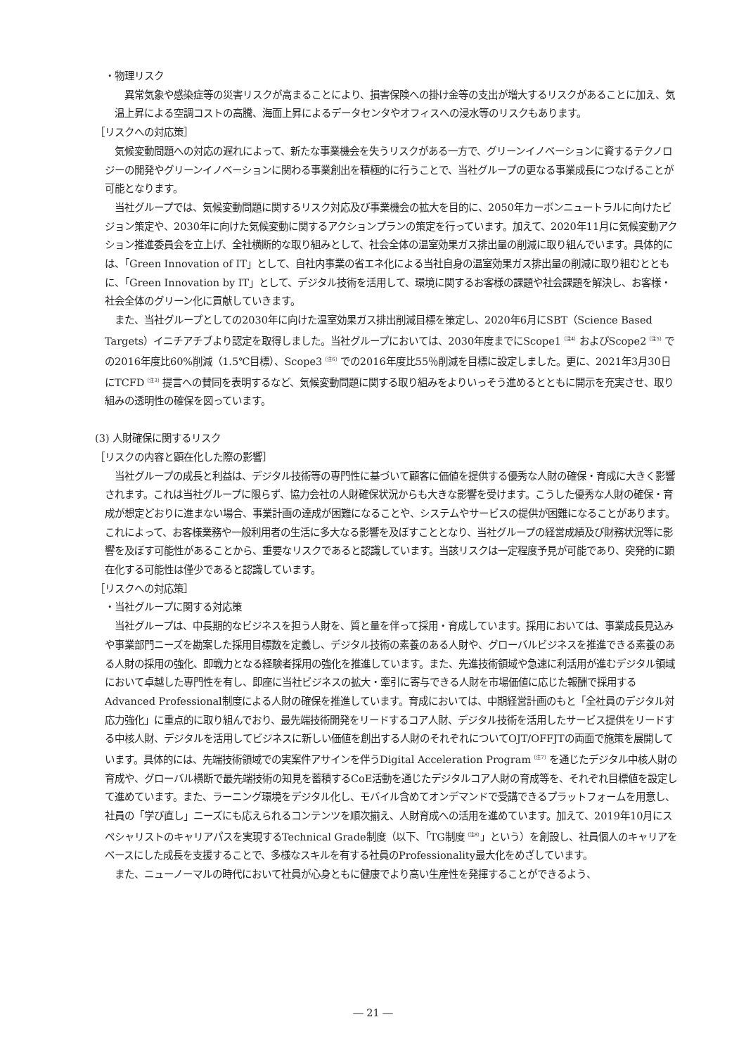・物理リスク
異常気象や感染症等の災害リスクが高まることにより、損害保険への掛け金等の支出が増大するリスクがあることに加え、気温上昇による空調コストの高騰、海面上昇によるデータセンタやオフィスへの浸水等のリスクもあります。
［リスクへの対応策］
気候変動問題への対応の遅れによって、新たな事業機会を失うリスクがある一方で、グリーンイノベーションに資するテクノロジーの開発やグリーンイノベーションに関わる事業創出を積極的に行うことで、当社グループの更なる事業成長につなげることが可能となります。
当社グループでは、気候変動問題に関するリスク対応及び事業機会の拡大を目的に、2050年カーボンニュートラルに向けたビジョン策定や、2030年に向けた気候変動に関するアクションプランの策定を行っています。加えて、2020年11月に気候変動アクション推進委員会を立上げ、全社横断的な取り組みとして、社会全体の温室効果ガス排出量の削減に取り組んでいます。具体的には、「Green Innovation of IT」として、自社内事業の省エネ化による当社自身の温室効果ガス排出量の削減に取り組むとともに、「Green Innovation by IT」として、デジタル技術を活用して、環境に関するお客様の課題や社会課題を解決し、お客様・社会全体のグリーン化に貢献していきます。
また、当社グループとしての2030年に向けた温室効果ガス排出削減目標を策定し、2020年6月にSBT（Science Based Targets）イニチアチブより認定を取得しました。当社グループにおいては、2030年度までにScope1<sup>（注4）</sup>およびScope2<sup>（注5）</sup>での2016年度比60%削減（1.5℃目標）、Scope3<sup>（注6）</sup>での2016年度比55％削減を目標に設定しました。更に、2021年3月30日にTCFD<sup>（注3）</sup>提言への賛同を表明するなど、気候変動問題に関する取り組みをよりいっそう進めるとともに開示を充実させ、取り組みの透明性の確保を図っています。
(3) 人財確保に関するリスク
［リスクの内容と顕在化した際の影響］
当社グループの成長と利益は、デジタル技術等の専門性に基づいて顧客に価値を提供する優秀な人財の確保・育成に大きく影響されます。これは当社グループに限らず、協力会社の人財確保状況からも大きな影響を受けます。こうした優秀な人財の確保・育成が想定どおりに進まない場合、事業計画の達成が困難になることや、システムやサービスの提供が困難になることがあります。これによって、お客様業務や一般利用者の生活に多大なる影響を及ぼすこととなり、当社グループの経営成績及び財務状況等に影響を及ぼす可能性があることから、重要なリスクであると認識しています。当該リスクは一定程度予見が可能であり、突発的に顕在化する可能性は僅少であると認識しています。
［リスクへの対応策］
・当社グループに関する対応策
当社グループは、中長期的なビジネスを担う人財を、質と量を伴って採用・育成しています。採用においては、事業成長見込みや事業部門ニーズを勘案した採用目標数を定義し、デジタル技術の素養のある人財や、グローバルビジネスを推進できる素養のある人財の採用の強化、即戦力となる経験者採用の強化を推進しています。また、先進技術領域や急速に利活用が進むデジタル領域において卓越した専門性を有し、即座に当社ビジネスの拡大・牽引に寄与できる人財を市場価値に応じた報酬で採用するAdvanced Professional制度による人財の確保を推進しています。育成においては、中期経営計画のもと「全社員のデジタル対応力強化」に重点的に取り組んでおり、最先端技術開発をリードするコア人財、デジタル技術を活用したサービス提供をリードする中核人財、デジタルを活用してビジネスに新しい価値を創出する人財のそれぞれについてOJT/OFFJTの両面で施策を展開しています。具体的には、先端技術領域での実案件アサインを伴うDigital Acceleration Program<sup>（注7）</sup>を通じたデジタル中核人財の育成や、グローバル横断で最先端技術の知見を蓄積するCoE活動を通じたデジタルコア人財の育成等を、それぞれ目標値を設定して進めています。また、ラーニング環境をデジタル化し、モバイル含めてオンデマンドで受講できるプラットフォームを用意し、社員の「学び直し」ニーズにも応えられるコンテンツを順次揃え、人財育成への活用を進めています。加えて、2019年10月にスペシャリストのキャリアパスを実現するTechnical Grade制度（以下、「TG制度<sup>（注8）</sup>」という）を創設し、社員個人のキャリアをベースにした成長を支援することで、多様なスキルを有する社員のProfessionality最大化をめざしています。
また、ニューノーマルの時代において社員が心身ともに健康でより高い生産性を発揮することができるよう、
― 21 ―